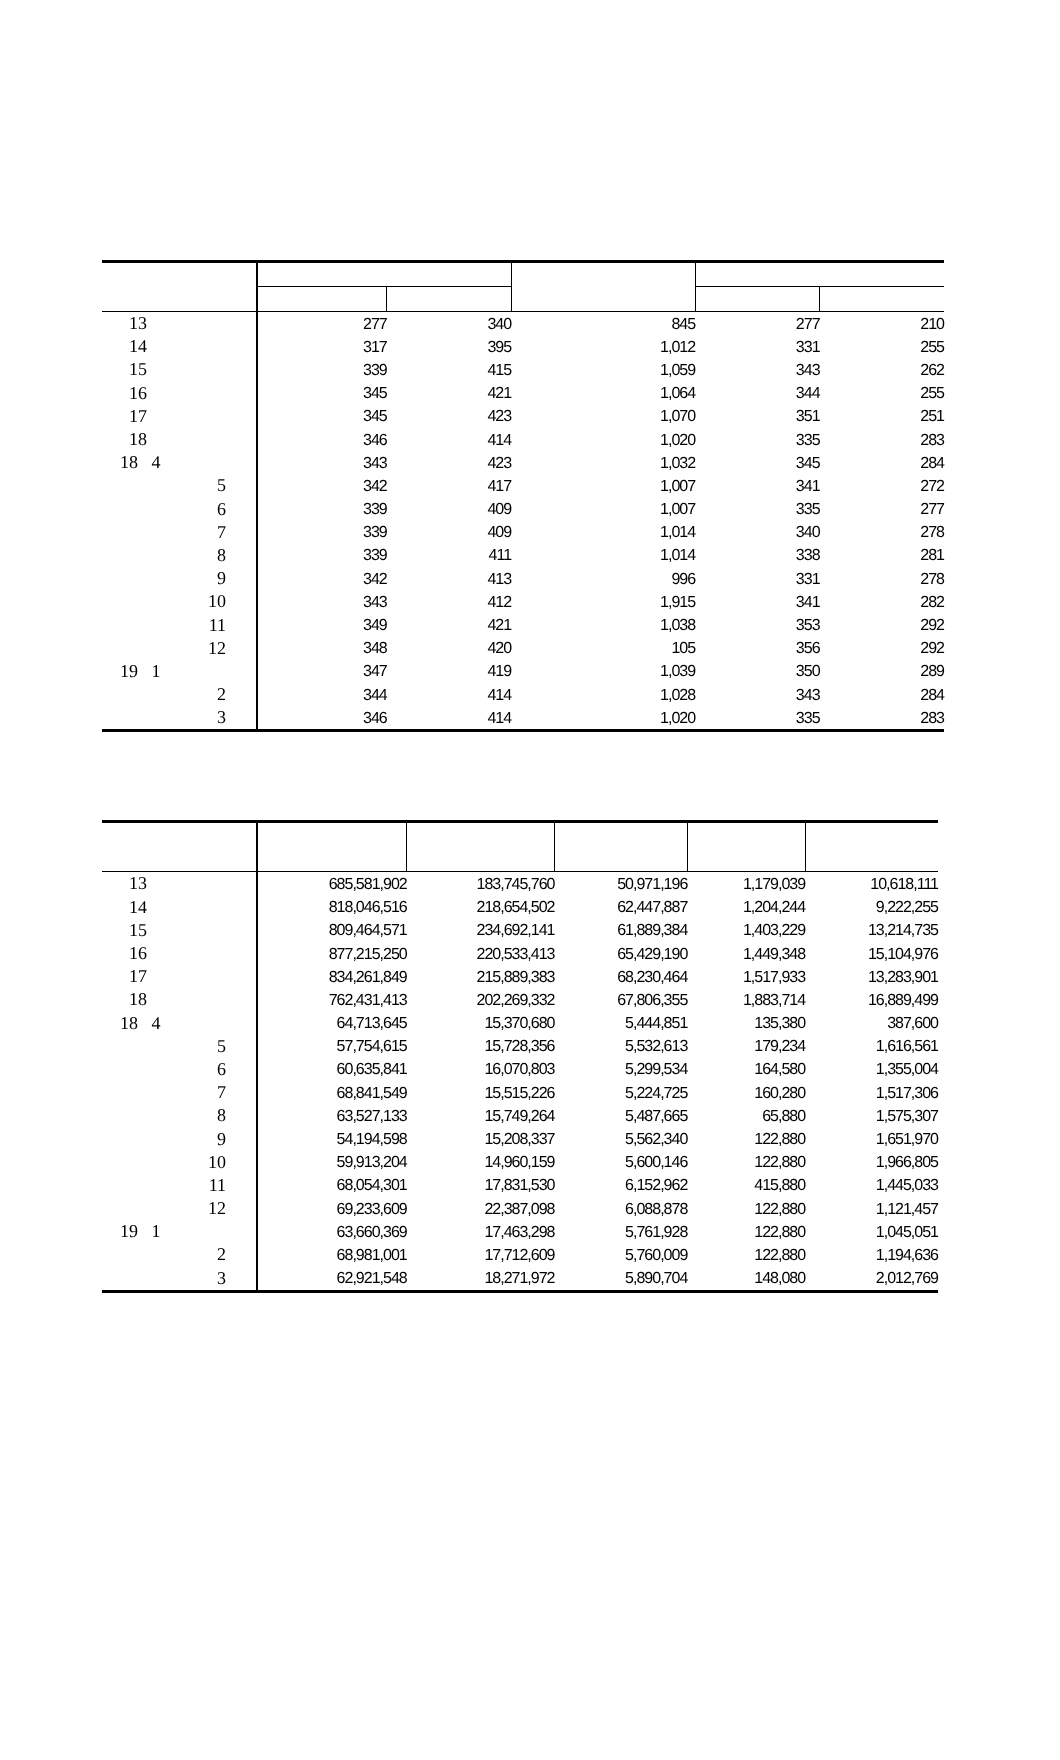| 13 | 277 | 340 | 845 | 277 | 210 |
| 14 | 317 | 395 | 1,012 | 331 | 255 |
| 15 | 339 | 415 | 1,059 | 343 | 262 |
| 16 | 345 | 421 | 1,064 | 344 | 255 |
| 17 | 345 | 423 | 1,070 | 351 | 251 |
| 18 | 346 | 414 | 1,020 | 335 | 283 |
| 18 4 | 343 | 423 | 1,032 | 345 | 284 |
| 5 | 342 | 417 | 1,007 | 341 | 272 |
| 6 | 339 | 409 | 1,007 | 335 | 277 |
| 7 | 339 | 409 | 1,014 | 340 | 278 |
| 8 | 339 | 411 | 1,014 | 338 | 281 |
| 9 | 342 | 413 | 996 | 331 | 278 |
| 10 | 343 | 412 | 1,915 | 341 | 282 |
| 11 | 349 | 421 | 1,038 | 353 | 292 |
| 12 | 348 | 420 | 105 | 356 | 292 |
| 19 1 | 347 | 419 | 1,039 | 350 | 289 |
| 2 | 344 | 414 | 1,028 | 343 | 284 |
| 3 | 346 | 414 | 1,020 | 335 | 283 |
| 13 | 685,581,902 | 183,745,760 | 50,971,196 | 1,179,039 | 10,618,111 |
| 14 | 818,046,516 | 218,654,502 | 62,447,887 | 1,204,244 | 9,222,255 |
| 15 | 809,464,571 | 234,692,141 | 61,889,384 | 1,403,229 | 13,214,735 |
| 16 | 877,215,250 | 220,533,413 | 65,429,190 | 1,449,348 | 15,104,976 |
| 17 | 834,261,849 | 215,889,383 | 68,230,464 | 1,517,933 | 13,283,901 |
| 18 | 762,431,413 | 202,269,332 | 67,806,355 | 1,883,714 | 16,889,499 |
| 18 4 | 64,713,645 | 15,370,680 | 5,444,851 | 135,380 | 387,600 |
| 5 | 57,754,615 | 15,728,356 | 5,532,613 | 179,234 | 1,616,561 |
| 6 | 60,635,841 | 16,070,803 | 5,299,534 | 164,580 | 1,355,004 |
| 7 | 68,841,549 | 15,515,226 | 5,224,725 | 160,280 | 1,517,306 |
| 8 | 63,527,133 | 15,749,264 | 5,487,665 | 65,880 | 1,575,307 |
| 9 | 54,194,598 | 15,208,337 | 5,562,340 | 122,880 | 1,651,970 |
| 10 | 59,913,204 | 14,960,159 | 5,600,146 | 122,880 | 1,966,805 |
| 11 | 68,054,301 | 17,831,530 | 6,152,962 | 415,880 | 1,445,033 |
| 12 | 69,233,609 | 22,387,098 | 6,088,878 | 122,880 | 1,121,457 |
| 19 1 | 63,660,369 | 17,463,298 | 5,761,928 | 122,880 | 1,045,051 |
| 2 | 68,981,001 | 17,712,609 | 5,760,009 | 122,880 | 1,194,636 |
| 3 | 62,921,548 | 18,271,972 | 5,890,704 | 148,080 | 2,012,769 |